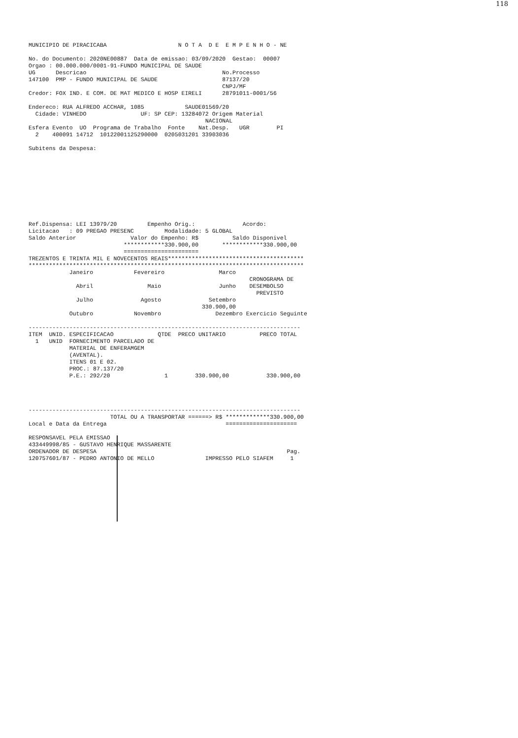118
MUNICIPIO DE PIRACICABA                     N O T A  D E  E M P E N H O - NE

No. do Documento: 2020NE00887  Data de emissao: 03/09/2020  Gestao:  00007
Orgao : 00.000.000/0001-91-FUNDO MUNICIPAL DE SAUDE
UG      Descricao                                        No.Processo
147100  PMP - FUNDO MUNICIPAL DE SAUDE                   87137/20
                                                         CNPJ/MF
Credor: FOX IND. E COM. DE MAT MEDICO E HOSP EIRELI      28791011-0001/56

Endereco: RUA ALFREDO ACCHAR, 1085            SAUDE01569/20
  Cidade: VINHEDO                UF: SP CEP: 13284072 Origem Material
                                                    NACIONAL
Esfera Evento  UO  Programa de Trabalho  Fonte    Nat.Desp.   UGR        PI
  2    400091 14712  10122001125290000  0205031201 33903036

Subitens da Despesa:










Ref.Dispensa: LEI 13979/20         Empenho Orig.:              Acordo:
Licitacao   : 09 PREGAO PRESENC         Modalidade: 5 GLOBAL
Saldo Anterior                Valor do Empenho: R$          Saldo Disponivel
                            ************330.900,00       ************330.900,00
                            ======================
TREZENTOS E TRINTA MIL E NOVECENTOS REAIS****************************************
*********************************************************************************
            Janeiro            Fevereiro                Marco
                                                                 CRONOGRAMA DE
              Abril                Maio                 Junho    DESEMBOLSO
                                                                   PREVISTO
              Julho              Agosto              Setembro
                                                   330.900,00
            Outubro            Novembro                Dezembro Exercicio Seguinte

--------------------------------------------------------------------------------
ITEM  UNID. ESPECIFICACAO             QTDE  PRECO UNITARIO          PRECO TOTAL
  1   UNID  FORNECIMENTO PARCELADO DE
            MATERIAL DE ENFERAMGEM
            (AVENTAL).
            ITENS 01 E 02.
            PROC.: 87.137/20
            P.E.: 292/20                1        330.900,00           330.900,00




--------------------------------------------------------------------------------
                        TOTAL OU A TRANSPORTAR ======> R$ *************330.900,00
Local e Data da Entrega                                   =====================

RESPONSAVEL PELA EMISSAO
433449998/85 - GUSTAVO HENRIQUE MASSARENTE
ORDENADOR DE DESPESA                                                        Pag.
120757601/87 - PEDRO ANTONIO DE MELLO               IMPRESSO PELO SIAFEM     1